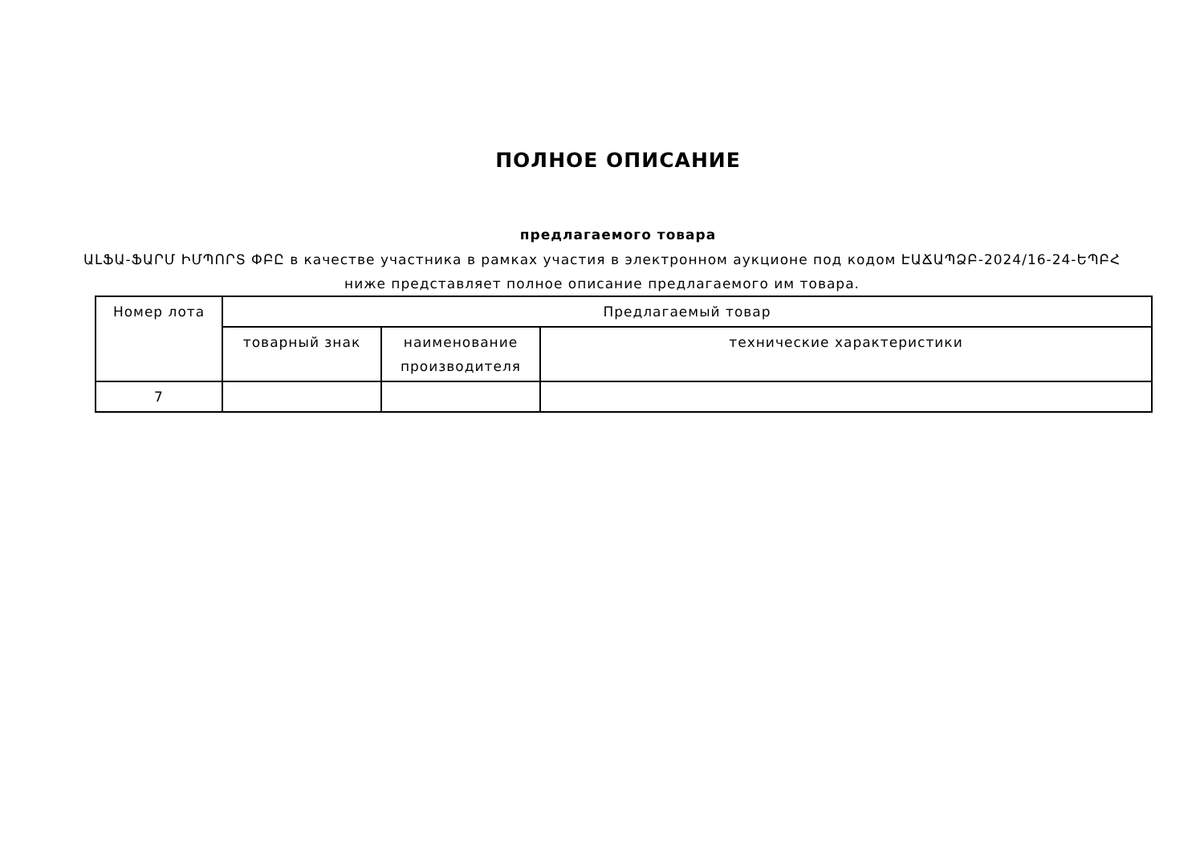ПОЛНОЕ ОПИСАНИЕ
предлагаемого товара
ԱԼՖԱ-ՖԱՐՄ ԻՄՊՈՐՏ ՓԲԸ в качестве участника в рамках участия в электронном аукционе под кодом ԷԱՃԱՊՁԲ-2024/16-24-ԵՊԲՀ ниже представляет полное описание предлагаемого им товара.
| Номер лота | Предлагаемый товар | | |
| --- | --- | --- | --- |
| | товарный знак | наименование производителя | технические характеристики |
| 7 | | | |